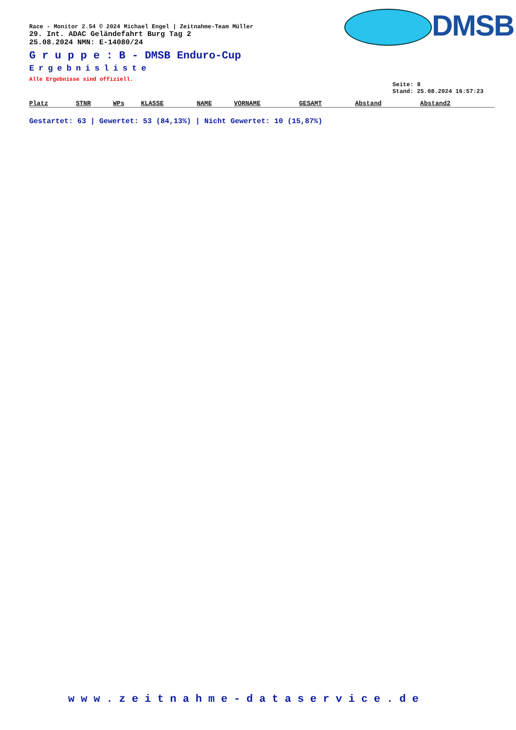DMSB
Race - Monitor 2.54 © 2024 Michael Engel | Zeitnahme-Team Müller
29. Int. ADAC Geländefahrt Burg Tag 2
25.08.2024 NMN: E-14080/24
G r u p p e : B - DMSB Enduro-Cup
Ergebnisliste
Alle Ergebnisse sind offiziell.
Seite: 8
Stand: 25.08.2024 16:57:23
| Platz | STNR | WPs | KLASSE | NAME | VORNAME | GESAMT | Abstand | Abstand2 |
| --- | --- | --- | --- | --- | --- | --- | --- | --- |
Gestartet: 63 | Gewertet: 53 (84,13%) | Nicht Gewertet: 10 (15,87%)
www.zeitnahme-dataservice.de